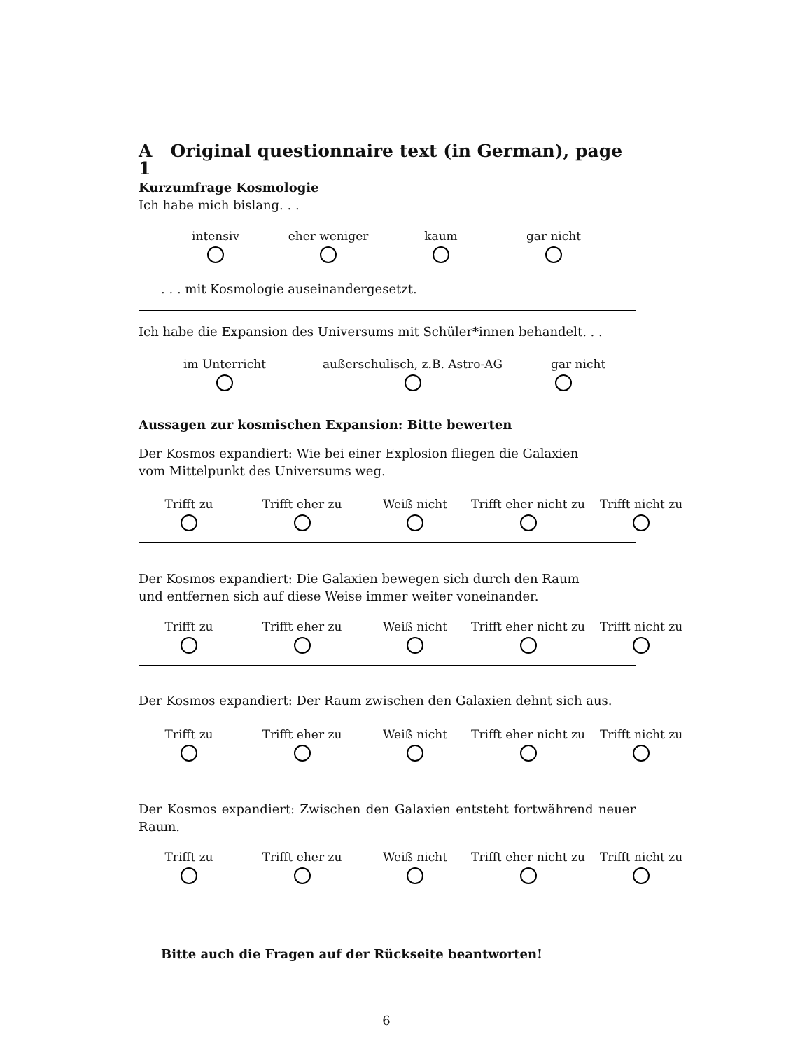A Original questionnaire text (in German), page 1
Kurzumfrage Kosmologie
Ich habe mich bislang. . .
intensiv eher weniger kaum gar nicht
. . . mit Kosmologie auseinandergesetzt.
Ich habe die Expansion des Universums mit Schüler*innen behandelt. . .
im Unterricht außerschulisch, z.B. Astro-AG gar nicht
Aussagen zur kosmischen Expansion: Bitte bewerten
Der Kosmos expandiert: Wie bei einer Explosion fliegen die Galaxien
vom Mittelpunkt des Universums weg.
Trifft zu Trifft eher zu Weiß nicht Trifft eher nicht zu
Trifft nicht zu
Der Kosmos expandiert: Die Galaxien bewegen sich durch den Raum
und entfernen sich auf diese Weise immer weiter voneinander.
Trifft zu Trifft eher zu Weiß nicht Trifft eher nicht zu
Trifft nicht zu
Der Kosmos expandiert: Der Raum zwischen den Galaxien dehnt sich aus.
Trifft zu Trifft eher zu Weiß nicht Trifft eher nicht zu
Trifft nicht zu
Der Kosmos expandiert: Zwischen den Galaxien entsteht fortwährend neuer Raum.
Trifft zu Trifft eher zu Weiß nicht Trifft eher nicht zu
Trifft nicht zu
Bitte auch die Fragen auf der Rückseite beantworten!
6